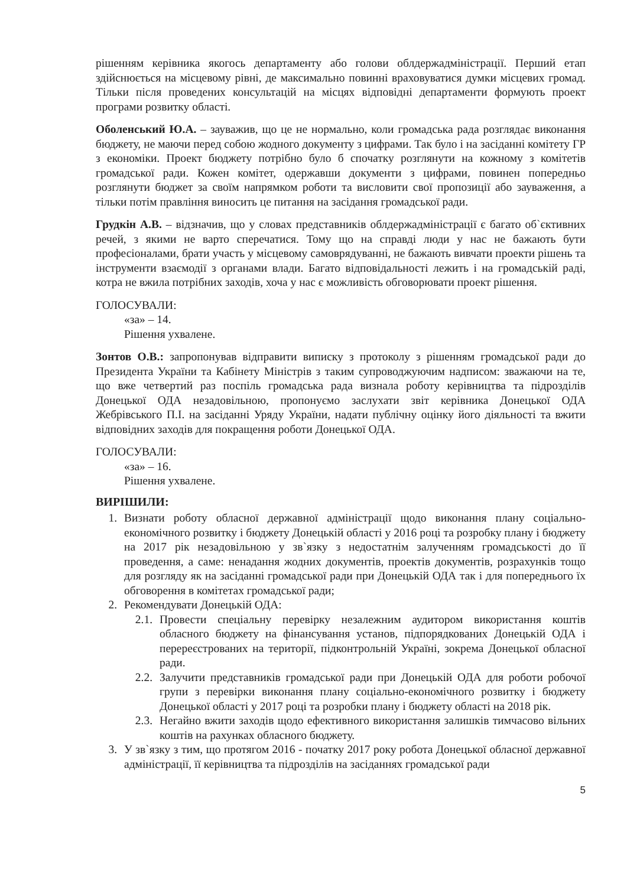рішенням керівника якогось департаменту або голови облдержадміністрації. Перший етап здійснюється на місцевому рівні, де максимально повинні враховуватися думки місцевих громад. Тільки після проведених консультацій на місцях відповідні департаменти формують проект програми розвитку області.
Оболенський Ю.А. – зауважив, що це не нормально, коли громадська рада розглядає виконання бюджету, не маючи перед собою жодного документу з цифрами. Так було і на засіданні комітету ГР з економіки. Проект бюджету потрібно було б спочатку розглянути на кожному з комітетів громадської ради. Кожен комітет, одержавши документи з цифрами, повинен попередньо розглянути бюджет за своїм напрямком роботи та висловити свої пропозиції або зауваження, а тільки потім правління виносить це питання на засідання громадської ради.
Грудкін А.В. – відзначив, що у словах представників облдержадміністрації є багато об`єктивних речей, з якими не варто сперечатися. Тому що на справді люди у нас не бажають бути професіоналами, брати участь у місцевому самоврядуванні, не бажають вивчати проекти рішень та інструменти взаємодії з органами влади. Багато відповідальності лежить і на громадській раді, котра не вжила потрібних заходів, хоча у нас є можливість обговорювати проект рішення.
ГОЛОСУВАЛИ:
«за» – 14.
Рішення ухвалене.
Зонтов О.В.: запропонував відправити виписку з протоколу з рішенням громадської ради до Президента України та Кабінету Міністрів з таким супроводжуючим надписом: зважаючи на те, що вже четвертий раз поспіль громадська рада визнала роботу керівництва та підрозділів Донецької ОДА незадовільною, пропонуємо заслухати звіт керівника Донецької ОДА Жебрівського П.І. на засіданні Уряду України, надати публічну оцінку його діяльності та вжити відповідних заходів для покращення роботи Донецької ОДА.
ГОЛОСУВАЛИ:
«за» – 16.
Рішення ухвалене.
ВИРІШИЛИ:
1. Визнати роботу обласної державної адміністрації щодо виконання плану соціально-економічного розвитку і бюджету Донецькій області у 2016 році та розробку плану і бюджету на 2017 рік незадовільною у зв`язку з недостатнім залученням громадськості до її проведення, а саме: ненадання жодних документів, проектів документів, розрахунків тощо для розгляду як на засіданні громадської ради при Донецькій ОДА так і для попереднього їх обговорення в комітетах громадської ради;
2. Рекомендувати Донецькій ОДА:
2.1. Провести спеціальну перевірку незалежним аудитором використання коштів обласного бюджету на фінансування установ, підпорядкованих Донецькій ОДА і перереєстрованих на території, підконтрольній Україні, зокрема Донецької обласної ради.
2.2. Залучити представників громадської ради при Донецькій ОДА для роботи робочої групи з перевірки виконання плану соціально-економічного розвитку і бюджету Донецької області у 2017 році та розробки плану і бюджету області на 2018 рік.
2.3. Негайно вжити заходів щодо ефективного використання залишків тимчасово вільних коштів на рахунках обласного бюджету.
3. У зв`язку з тим, що протягом 2016 - початку 2017 року робота Донецької обласної державної адміністрації, її керівництва та підрозділів на засіданнях громадської ради
5